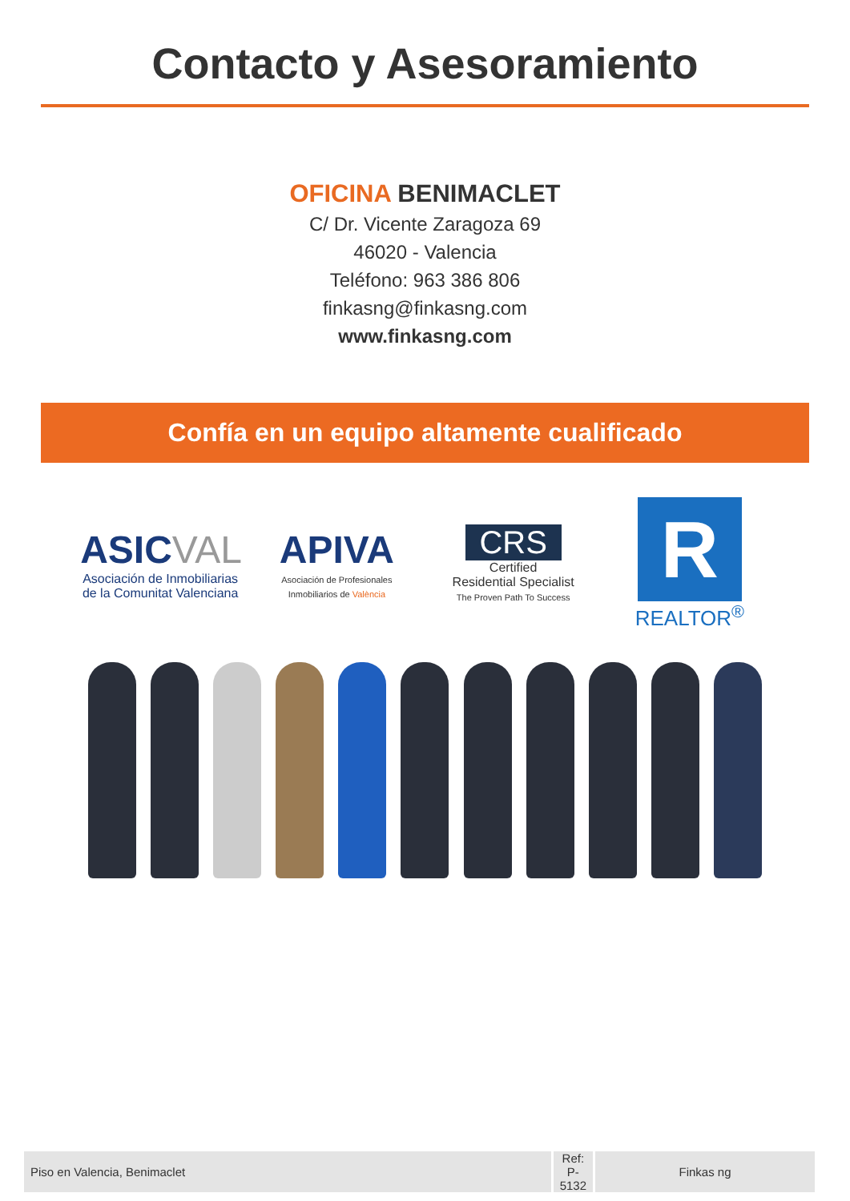Contacto y Asesoramiento
OFICINA BENIMACLET
C/ Dr. Vicente Zaragoza 69
46020 - Valencia
Teléfono: 963 386 806
finkasng@finkasng.com
www.finkasng.com
Confía en un equipo altamente cualificado
ASIC VAL
Asociación de Inmobiliarias de la Comunitat Valenciana
APIVA
Asociación de Profesionales Inmobiliarios de València
CRS
Certified
Residential Specialist
The Proven Path To Success
R
REALTOR<sup>®</sup>
| Piso en Valencia, Benimaclet | Ref: P-5132 | Finkas ng |